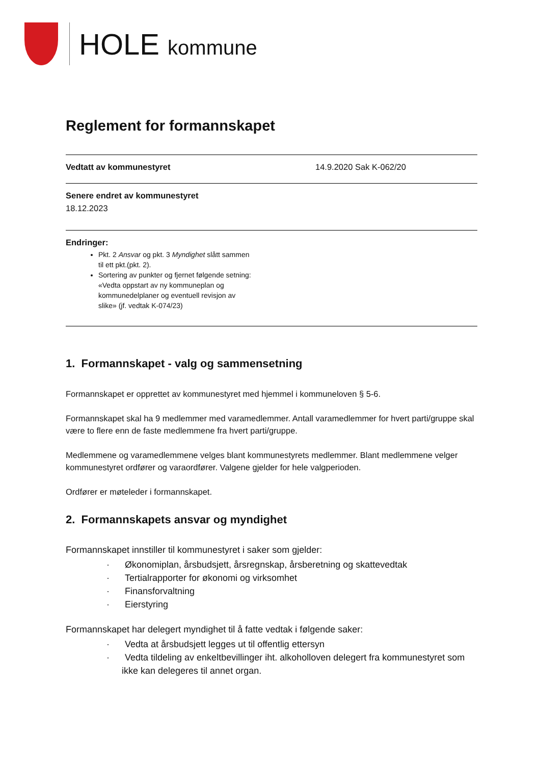HOLE kommune
Reglement for formannskapet
Vedtatt av kommunestyret 14.9.2020 Sak K-062/20
Senere endret av kommunestyret
18.12.2023
Endringer:
Pkt. 2 Ansvar og pkt. 3 Myndighet slått sammen til ett pkt.(pkt. 2).
Sortering av punkter og fjernet følgende setning: «Vedta oppstart av ny kommuneplan og kommunedelplaner og eventuell revisjon av slike» (jf. vedtak K-074/23)
1. Formannskapet - valg og sammensetning
Formannskapet er opprettet av kommunestyret med hjemmel i kommuneloven § 5-6.
Formannskapet skal ha 9 medlemmer med varamedlemmer. Antall varamedlemmer for hvert parti/gruppe skal være to flere enn de faste medlemmene fra hvert parti/gruppe.
Medlemmene og varamedlemmene velges blant kommunestyrets medlemmer. Blant medlemmene velger kommunestyret ordfører og varaordfører. Valgene gjelder for hele valgperioden.
Ordfører er møteleder i formannskapet.
2. Formannskapets ansvar og myndighet
Formannskapet innstiller til kommunestyret i saker som gjelder:
· Økonomiplan, årsbudsjett, årsregnskap, årsberetning og skattevedtak
· Tertialrapporter for økonomi og virksomhet
· Finansforvaltning
· Eierstyring
Formannskapet har delegert myndighet til å fatte vedtak i følgende saker:
· Vedta at årsbudsjett legges ut til offentlig ettersyn
· Vedta tildeling av enkeltbevillinger iht. alkoholloven delegert fra kommunestyret som ikke kan delegeres til annet organ.